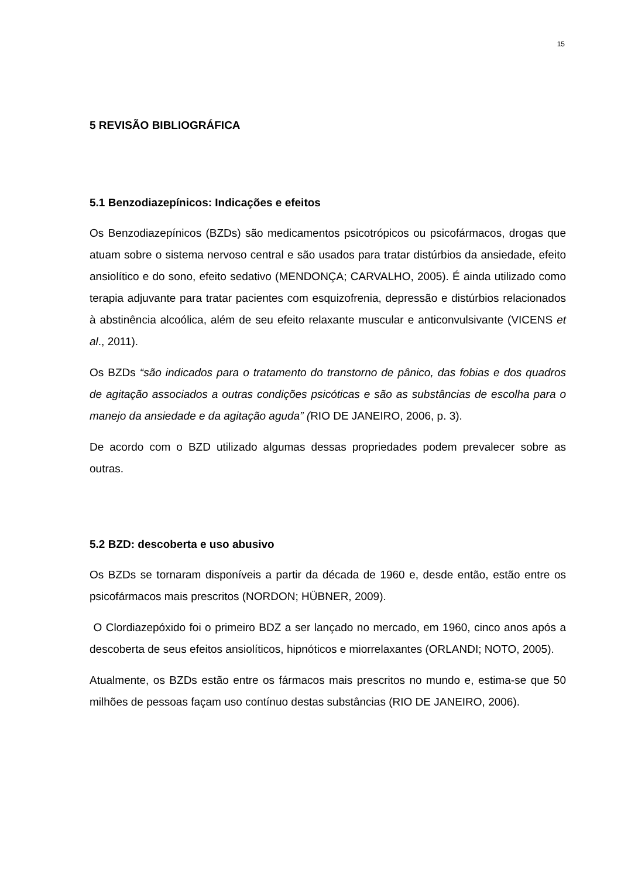15
5 REVISÃO BIBLIOGRÁFICA
5.1 Benzodiazepínicos: Indicações e efeitos
Os Benzodiazepínicos (BZDs) são medicamentos psicotrópicos ou psicofármacos, drogas que atuam sobre o sistema nervoso central e são usados para tratar distúrbios da ansiedade, efeito ansiolítico e do sono, efeito sedativo (MENDONÇA; CARVALHO, 2005). É ainda utilizado como terapia adjuvante para tratar pacientes com esquizofrenia, depressão e distúrbios relacionados à abstinência alcoólica, além de seu efeito relaxante muscular e anticonvulsivante (VICENS et al., 2011).
Os BZDs “são indicados para o tratamento do transtorno de pânico, das fobias e dos quadros de agitação associados a outras condições psicóticas e são as substâncias de escolha para o manejo da ansiedade e da agitação aguda” (RIO DE JANEIRO, 2006, p. 3).
De acordo com o BZD utilizado algumas dessas propriedades podem prevalecer sobre as outras.
5.2 BZD: descoberta e uso abusivo
Os BZDs se tornaram disponíveis a partir da década de 1960 e, desde então, estão entre os psicofármacos mais prescritos (NORDON; HÜBNER, 2009).
O Clordiazepóxido foi o primeiro BDZ a ser lançado no mercado, em 1960, cinco anos após a descoberta de seus efeitos ansiolíticos, hipnóticos e miorrelaxantes (ORLANDI; NOTO, 2005).
Atualmente, os BZDs estão entre os fármacos mais prescritos no mundo e, estima-se que 50 milhões de pessoas façam uso contínuo destas substâncias (RIO DE JANEIRO, 2006).